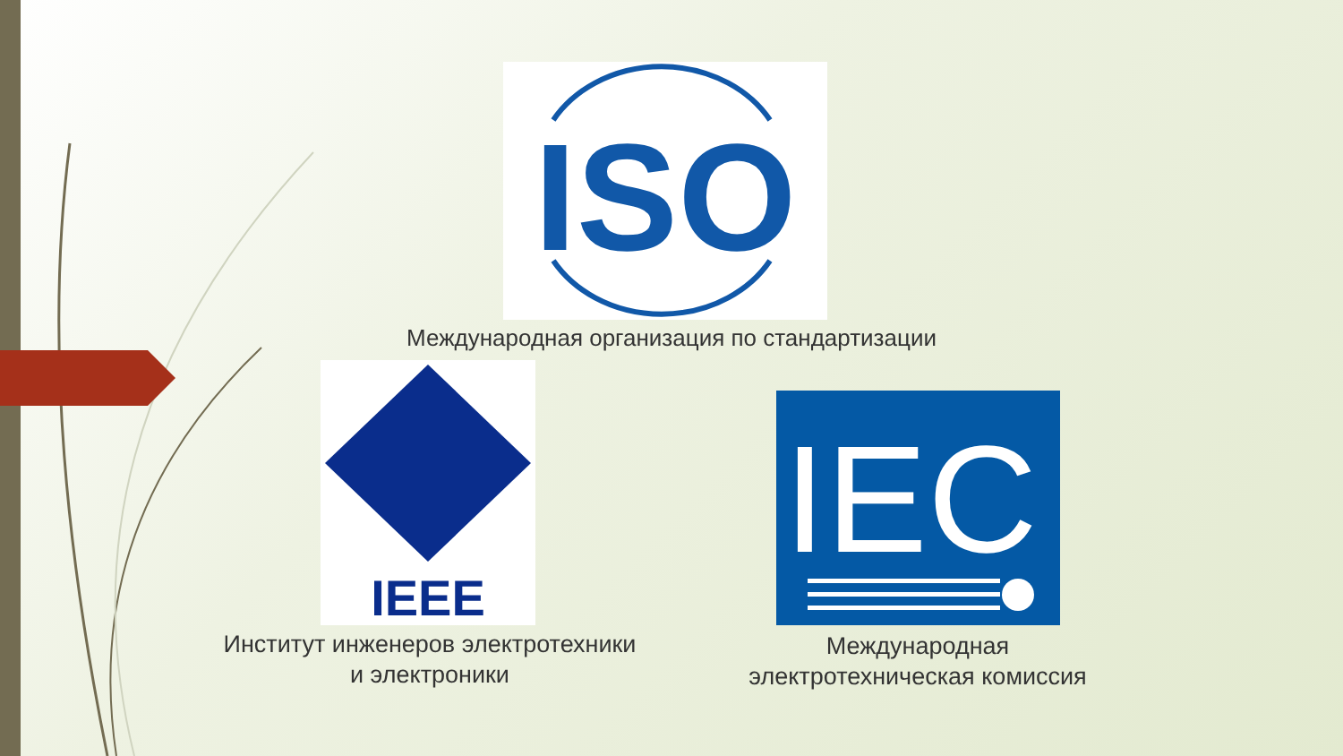ISO
Международная организация по стандартизации
IEEE
Институт инженеров электротехники
и электроники
IEC
Международная
электротехническая комиссия